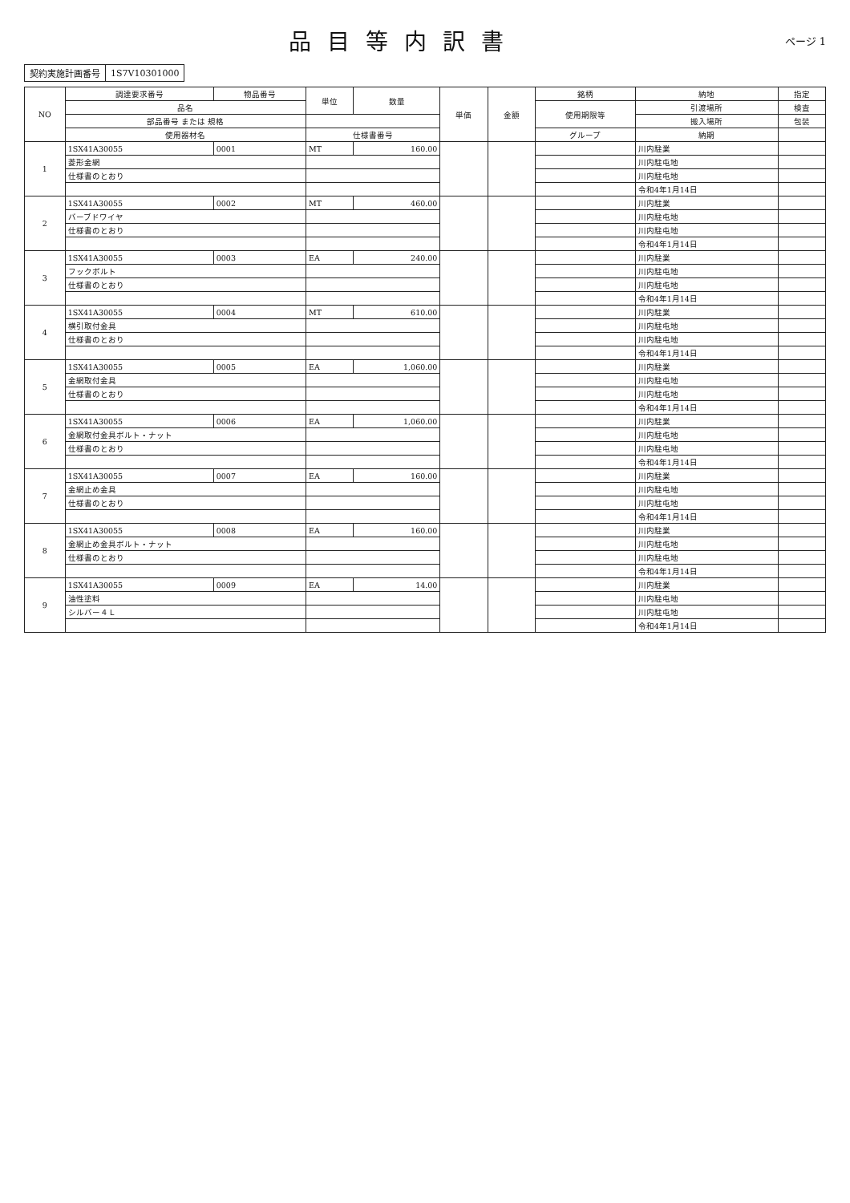品目等内訳書
ページ 1
| 契約実施計画番号 | 1S7V10301000 |
| NO | 調達要求番号 | 物品番号 | 単位 | 数量 | 単価 | 金額 | 銘柄 | 納地 | 指定 |
| --- | --- | --- | --- | --- | --- | --- | --- | --- | --- |
| | 品名 | | | | | | 使用期限等 | 引渡場所 | 検査 |
| | 部品番号 または 規格 | | | | | | | 搬入場所 | 包装 |
| | 使用器材名 | | 仕様書番号 | | | | グループ | 納期 | |
| 1 | 1SX41A30055 | 0001 | MT | 160.00 | | | | 川内駐業 | |
| | 菱形金網 | | | | | | | 川内駐屯地 | |
| | 仕様書のとおり | | | | | | | 川内駐屯地 | |
| | | | | | | | | 令和4年1月14日 | |
| 2 | 1SX41A30055 | 0002 | MT | 460.00 | | | | 川内駐業 | |
| | バーブドワイヤ | | | | | | | 川内駐屯地 | |
| | 仕様書のとおり | | | | | | | 川内駐屯地 | |
| | | | | | | | | 令和4年1月14日 | |
| 3 | 1SX41A30055 | 0003 | EA | 240.00 | | | | 川内駐業 | |
| | フックボルト | | | | | | | 川内駐屯地 | |
| | 仕様書のとおり | | | | | | | 川内駐屯地 | |
| | | | | | | | | 令和4年1月14日 | |
| 4 | 1SX41A30055 | 0004 | MT | 610.00 | | | | 川内駐業 | |
| | 横引取付金具 | | | | | | | 川内駐屯地 | |
| | 仕様書のとおり | | | | | | | 川内駐屯地 | |
| | | | | | | | | 令和4年1月14日 | |
| 5 | 1SX41A30055 | 0005 | EA | 1,060.00 | | | | 川内駐業 | |
| | 金網取付金具 | | | | | | | 川内駐屯地 | |
| | 仕様書のとおり | | | | | | | 川内駐屯地 | |
| | | | | | | | | 令和4年1月14日 | |
| 6 | 1SX41A30055 | 0006 | EA | 1,060.00 | | | | 川内駐業 | |
| | 金網取付金具ボルト・ナット | | | | | | | 川内駐屯地 | |
| | 仕様書のとおり | | | | | | | 川内駐屯地 | |
| | | | | | | | | 令和4年1月14日 | |
| 7 | 1SX41A30055 | 0007 | EA | 160.00 | | | | 川内駐業 | |
| | 金網止め金具 | | | | | | | 川内駐屯地 | |
| | 仕様書のとおり | | | | | | | 川内駐屯地 | |
| | | | | | | | | 令和4年1月14日 | |
| 8 | 1SX41A30055 | 0008 | EA | 160.00 | | | | 川内駐業 | |
| | 金網止め金具ボルト・ナット | | | | | | | 川内駐屯地 | |
| | 仕様書のとおり | | | | | | | 川内駐屯地 | |
| | | | | | | | | 令和4年1月14日 | |
| 9 | 1SX41A30055 | 0009 | EA | 14.00 | | | | 川内駐業 | |
| | 油性塗料 | | | | | | | 川内駐屯地 | |
| | シルバー４Ｌ | | | | | | | 川内駐屯地 | |
| | | | | | | | | 令和4年1月14日 | |